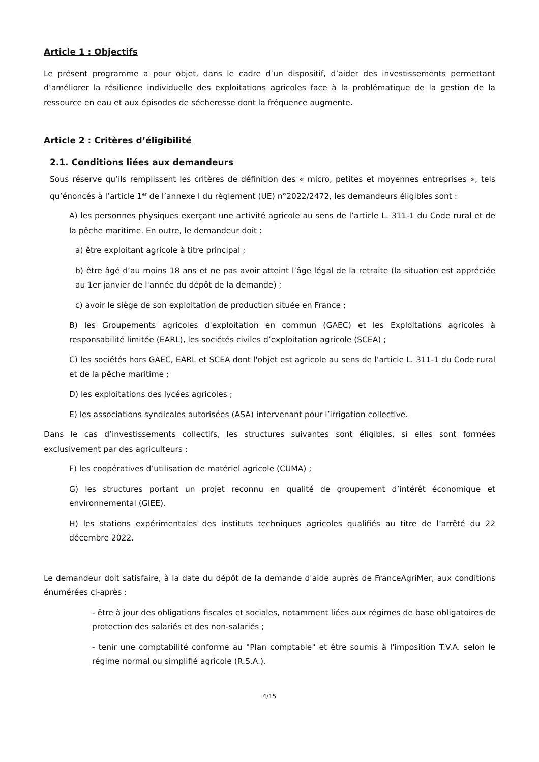Article 1 : Objectifs
Le présent programme a pour objet, dans le cadre d’un dispositif, d’aider des investissements permettant d’améliorer la résilience individuelle des exploitations agricoles face à la problématique de la gestion de la ressource en eau et aux épisodes de sécheresse dont la fréquence augmente.
Article 2 : Critères d’éligibilité
2.1. Conditions liées aux demandeurs
Sous réserve qu’ils remplissent les critères de définition des « micro, petites et moyennes entreprises », tels qu’énoncés à l’article 1<sup>er</sup> de l’annexe I du règlement (UE) n°2022/2472, les demandeurs éligibles sont :
A) les personnes physiques exerçant une activité agricole au sens de l’article L. 311-1 du Code rural et de la pêche maritime. En outre, le demandeur doit :
a) être exploitant agricole à titre principal ;
b) être âgé d’au moins 18 ans et ne pas avoir atteint l’âge légal de la retraite (la situation est appréciée au 1er janvier de l'année du dépôt de la demande) ;
c) avoir le siège de son exploitation de production située en France ;
B) les Groupements agricoles d'exploitation en commun (GAEC) et les Exploitations agricoles à responsabilité limitée (EARL), les sociétés civiles d’exploitation agricole (SCEA) ;
C) les sociétés hors GAEC, EARL et SCEA dont l'objet est agricole au sens de l’article L. 311-1 du Code rural et de la pêche maritime ;
D) les exploitations des lycées agricoles ;
E) les associations syndicales autorisées (ASA) intervenant pour l’irrigation collective.
Dans le cas d’investissements collectifs, les structures suivantes sont éligibles, si elles sont formées exclusivement par des agriculteurs :
F) les coopératives d’utilisation de matériel agricole (CUMA) ;
G) les structures portant un projet reconnu en qualité de groupement d’intérêt économique et environnemental (GIEE).
H) les stations expérimentales des instituts techniques agricoles qualifiés au titre de l’arrêté du 22 décembre 2022.
Le demandeur doit satisfaire, à la date du dépôt de la demande d'aide auprès de FranceAgriMer, aux conditions énumérées ci-après :
- être à jour des obligations fiscales et sociales, notamment liées aux régimes de base obligatoires de protection des salariés et des non-salariés ;
- tenir une comptabilité conforme au "Plan comptable" et être soumis à l'imposition T.V.A. selon le régime normal ou simplifié agricole (R.S.A.).
4/15